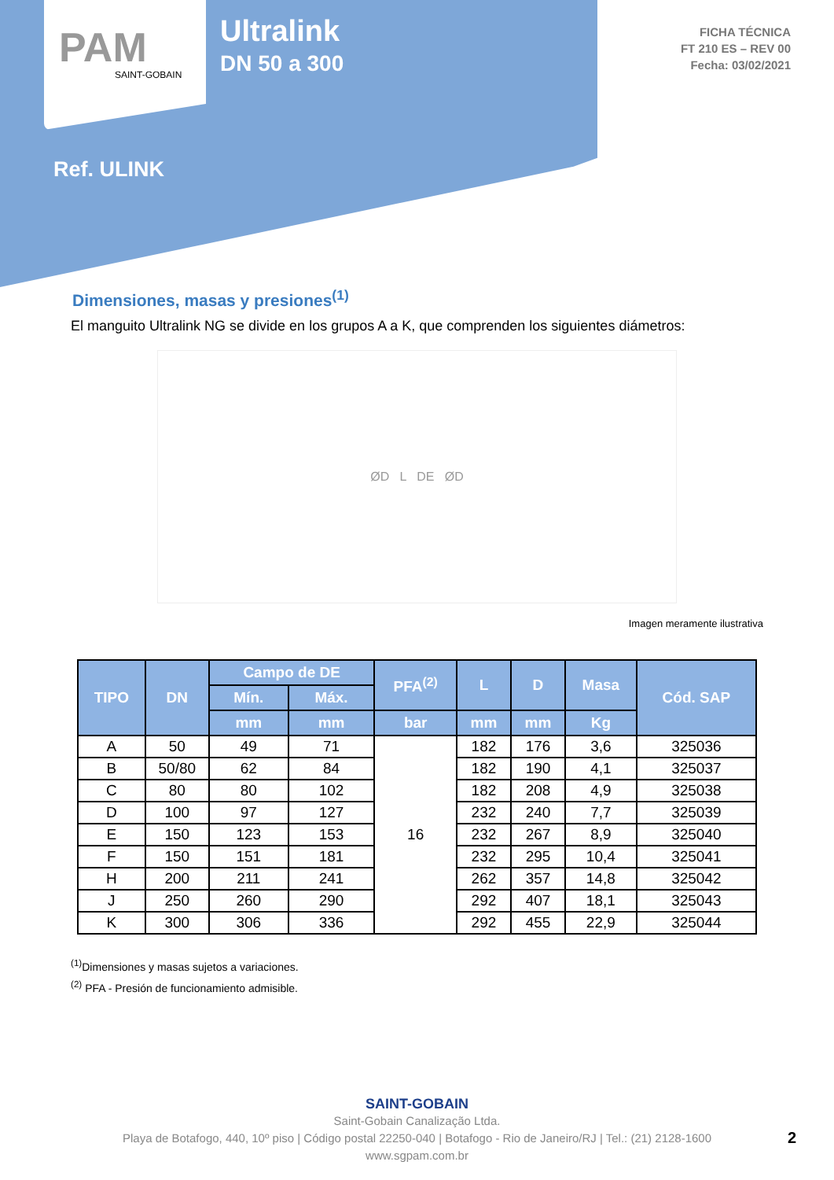PAM
SAINT-GOBAIN
Ultralink
DN 50 a 300
FICHA TÉCNICA
FT 210 ES – REV 00
Fecha: 03/02/2021
Ref. ULINK
Dimensiones, masas y presiones<sup>(1)</sup>
El manguito Ultralink NG se divide en los grupos A a K, que comprenden los siguientes diámetros:
ØD L DE ØD
Imagen meramente ilustrativa
| TIPO | DN | Campo de DE | | PFA<sup>(2)</sup> | L | D | Masa | Cód. SAP |
| --- | --- | --- | --- | --- | --- | --- | --- | --- |
| | | Mín. | Máx. | | | | | |
| | | mm | mm | bar | mm | mm | Kg | |
| A | 50 | 49 | 71 | 16 | 182 | 176 | 3,6 | 325036 |
| B | 50/80 | 62 | 84 | | 182 | 190 | 4,1 | 325037 |
| C | 80 | 80 | 102 | | 182 | 208 | 4,9 | 325038 |
| D | 100 | 97 | 127 | | 232 | 240 | 7,7 | 325039 |
| E | 150 | 123 | 153 | | 232 | 267 | 8,9 | 325040 |
| F | 150 | 151 | 181 | | 232 | 295 | 10,4 | 325041 |
| H | 200 | 211 | 241 | | 262 | 357 | 14,8 | 325042 |
| J | 250 | 260 | 290 | | 292 | 407 | 18,1 | 325043 |
| K | 300 | 306 | 336 | | 292 | 455 | 22,9 | 325044 |
<sup>(1)</sup> Dimensiones y masas sujetos a variaciones.
<sup>(2)</sup> PFA - Presión de funcionamiento admisible.
SAINT-GOBAIN
Saint-Gobain Canalização Ltda.
Playa de Botafogo, 440, 10º piso | Código postal 22250-040 | Botafogo - Rio de Janeiro/RJ | Tel.: (21) 2128-1600
www.sgpam.com.br
2